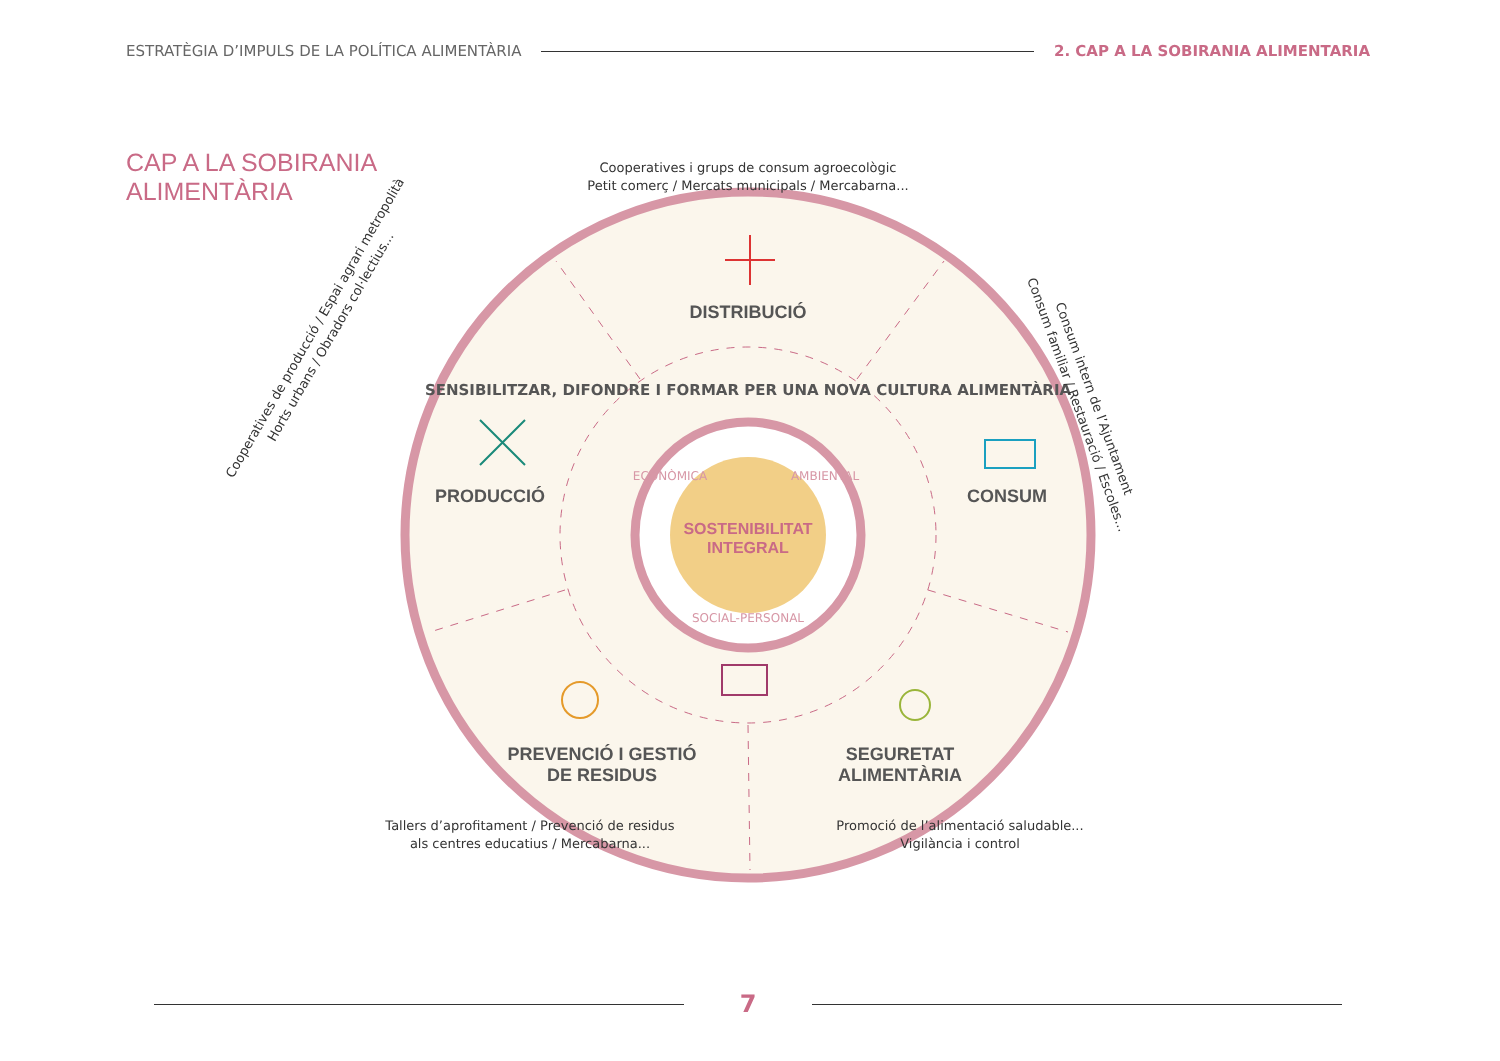ESTRATÈGIA D’IMPULS DE LA POLÍTICA ALIMENTÀRIA 2. CAP A LA SOBIRANIA ALIMENTARIA
CAP A LA SOBIRANIA
ALIMENTÀRIA
DISTRIBUCIÓ
PRODUCCIÓ
CONSUM
PREVENCIÓ I GESTIÓ
DE RESIDUS
SEGURETAT
ALIMENTÀRIA
SOSTENIBILITAT
INTEGRAL
ECONÒMICA
AMBIENTAL
SOCIAL-PERSONAL
SENSIBILITZAR, DIFONDRE I FORMAR PER UNA NOVA CULTURA ALIMENTÀRIA
Cooperatives i grups de consum agroecològic
Petit comerç / Mercats municipals / Mercabarna...
Cooperatives de producció / Espai agrari metropolità
Horts urbans / Obradors col·lectius...
Consum intern de l’Ajuntament
Consum familiar / Restauració / Escoles...
Tallers d’aprofitament / Prevenció de residus
als centres educatius / Mercabarna...
Promoció de l’alimentació saludable...
Vigilància i control
7